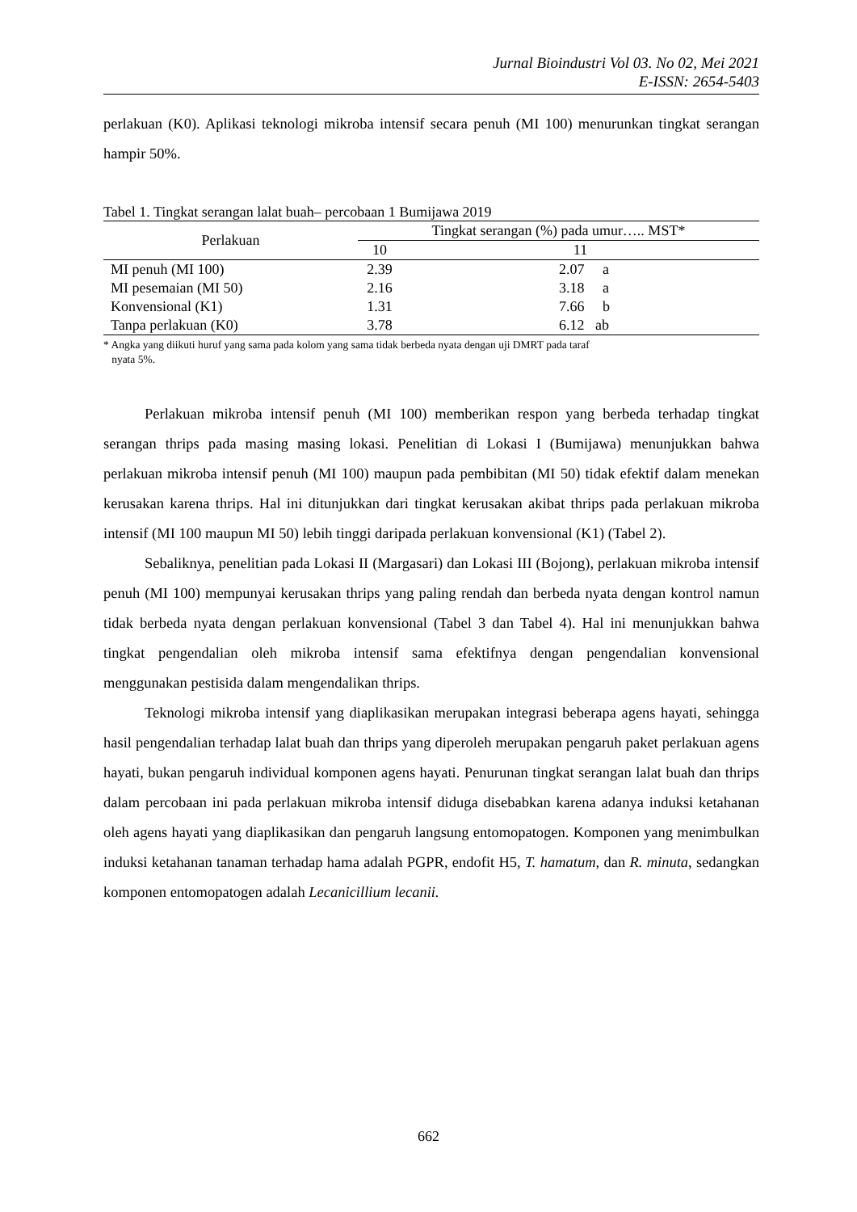Jurnal Bioindustri Vol 03. No 02, Mei 2021
E-ISSN: 2654-5403
perlakuan (K0). Aplikasi teknologi mikroba intensif secara penuh (MI 100) menurunkan tingkat serangan hampir 50%.
Tabel 1. Tingkat serangan lalat buah– percobaan 1 Bumijawa 2019
| Perlakuan | Tingkat serangan (%) pada umur….. MST* | |
| --- | --- | --- |
| | 10 | 11 |
| MI penuh (MI 100) | 2.39 | 2.07 a |
| MI pesemaian (MI 50) | 2.16 | 3.18 a |
| Konvensional (K1) | 1.31 | 7.66 b |
| Tanpa perlakuan (K0) | 3.78 | 6.12 ab |
* Angka yang diikuti huruf yang sama pada kolom yang sama tidak berbeda nyata dengan uji DMRT pada taraf
nyata 5%.
Perlakuan mikroba intensif penuh (MI 100) memberikan respon yang berbeda terhadap tingkat serangan thrips pada masing masing lokasi. Penelitian di Lokasi I (Bumijawa) menunjukkan bahwa perlakuan mikroba intensif penuh (MI 100) maupun pada pembibitan (MI 50) tidak efektif dalam menekan kerusakan karena thrips. Hal ini ditunjukkan dari tingkat kerusakan akibat thrips pada perlakuan mikroba intensif (MI 100 maupun MI 50) lebih tinggi daripada perlakuan konvensional (K1) (Tabel 2).
Sebaliknya, penelitian pada Lokasi II (Margasari) dan Lokasi III (Bojong), perlakuan mikroba intensif penuh (MI 100) mempunyai kerusakan thrips yang paling rendah dan berbeda nyata dengan kontrol namun tidak berbeda nyata dengan perlakuan konvensional (Tabel 3 dan Tabel 4). Hal ini menunjukkan bahwa tingkat pengendalian oleh mikroba intensif sama efektifnya dengan pengendalian konvensional menggunakan pestisida dalam mengendalikan thrips.
Teknologi mikroba intensif yang diaplikasikan merupakan integrasi beberapa agens hayati, sehingga hasil pengendalian terhadap lalat buah dan thrips yang diperoleh merupakan pengaruh paket perlakuan agens hayati, bukan pengaruh individual komponen agens hayati. Penurunan tingkat serangan lalat buah dan thrips dalam percobaan ini pada perlakuan mikroba intensif diduga disebabkan karena adanya induksi ketahanan oleh agens hayati yang diaplikasikan dan pengaruh langsung entomopatogen. Komponen yang menimbulkan induksi ketahanan tanaman terhadap hama adalah PGPR, endofit H5, T. hamatum, dan R. minuta, sedangkan komponen entomopatogen adalah Lecanicillium lecanii.
662